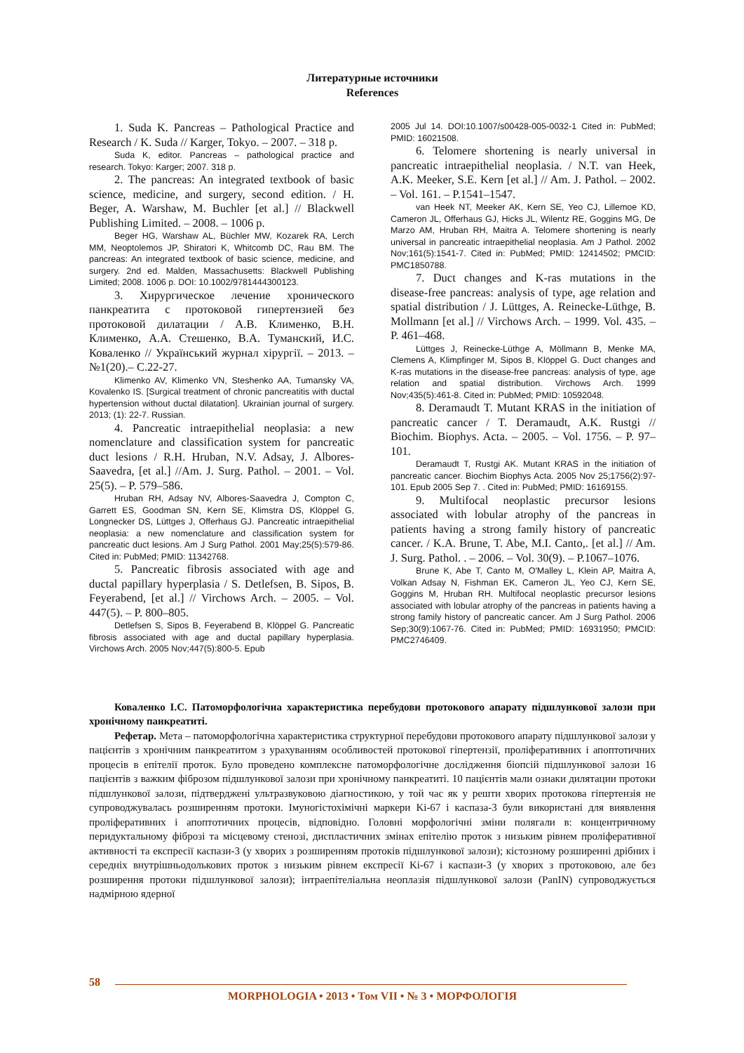Литературные источники
References
1. Suda K. Pancreas – Pathological Practice and Research / K. Suda // Karger, Tokyo. – 2007. – 318 p.
Suda K, editor. Pancreas – pathological practice and research. Tokyo: Karger; 2007. 318 p.
2. The pancreas: An integrated textbook of basic science, medicine, and surgery, second edition. / H. Beger, A. Warshaw, M. Buchler [et al.] // Blackwell Publishing Limited. – 2008. – 1006 p.
Beger HG, Warshaw AL, Büchler MW, Kozarek RA, Lerch MM, Neoptolemos JP, Shiratori K, Whitcomb DC, Rau BM. The pancreas: An integrated textbook of basic science, medicine, and surgery. 2nd ed. Malden, Massachusetts: Blackwell Publishing Limited; 2008. 1006 p. DOI: 10.1002/9781444300123.
3. Хирургическое лечение хронического панкреатита с протоковой гипертензией без протоковой дилатации / А.В. Клименко, В.Н. Клименко, А.А. Стешенко, В.А. Туманский, И.С. Коваленко // Український журнал хірургії. – 2013. – №1(20).– С.22-27.
Klimenko AV, Klimenko VN, Steshenko AA, Tumansky VA, Kovalenko IS. [Surgical treatment of chronic pancreatitis with ductal hypertension without ductal dilatation]. Ukrainian journal of surgery. 2013; (1): 22-7. Russian.
4. Pancreatic intraepithelial neoplasia: a new nomenclature and classification system for pancreatic duct lesions / R.H. Hruban, N.V. Adsay, J. Albores-Saavedra, [et al.] //Am. J. Surg. Pathol. – 2001. – Vol. 25(5). – P. 579–586.
Hruban RH, Adsay NV, Albores-Saavedra J, Compton C, Garrett ES, Goodman SN, Kern SE, Klimstra DS, Klöppel G, Longnecker DS, Lüttges J, Offerhaus GJ. Pancreatic intraepithelial neoplasia: a new nomenclature and classification system for pancreatic duct lesions. Am J Surg Pathol. 2001 May;25(5):579-86. Cited in: PubMed; PMID: 11342768.
5. Pancreatic fibrosis associated with age and ductal papillary hyperplasia / S. Detlefsen, B. Sipos, B. Feyerabend, [et al.] // Virchows Arch. – 2005. – Vol. 447(5). – P. 800–805.
Detlefsen S, Sipos B, Feyerabend B, Klöppel G. Pancreatic fibrosis associated with age and ductal papillary hyperplasia. Virchows Arch. 2005 Nov;447(5):800-5. Epub
2005 Jul 14. DOI:10.1007/s00428-005-0032-1 Cited in: PubMed; PMID: 16021508.
6. Telomere shortening is nearly universal in pancreatic intraepithelial neoplasia. / N.T. van Heek, A.K. Meeker, S.E. Kern [et al.] // Am. J. Pathol. – 2002. – Vol. 161. – P.1541–1547.
van Heek NT, Meeker AK, Kern SE, Yeo CJ, Lillemoe KD, Cameron JL, Offerhaus GJ, Hicks JL, Wilentz RE, Goggins MG, De Marzo AM, Hruban RH, Maitra A. Telomere shortening is nearly universal in pancreatic intraepithelial neoplasia. Am J Pathol. 2002 Nov;161(5):1541-7. Cited in: PubMed; PMID: 12414502; PMCID: PMC1850788.
7. Duct changes and K-ras mutations in the disease-free pancreas: analysis of type, age relation and spatial distribution / J. Lüttges, A. Reinecke-Lüthge, B. Mollmann [et al.] // Virchows Arch. – 1999. Vol. 435. – P. 461–468.
Lüttges J, Reinecke-Lüthge A, Möllmann B, Menke MA, Clemens A, Klimpfinger M, Sipos B, Klöppel G. Duct changes and K-ras mutations in the disease-free pancreas: analysis of type, age relation and spatial distribution. Virchows Arch. 1999 Nov;435(5):461-8. Cited in: PubMed; PMID: 10592048.
8. Deramaudt T. Mutant KRAS in the initiation of pancreatic cancer / T. Deramaudt, A.K. Rustgi // Biochim. Biophys. Acta. – 2005. – Vol. 1756. – P. 97–101.
Deramaudt T, Rustgi AK. Mutant KRAS in the initiation of pancreatic cancer. Biochim Biophys Acta. 2005 Nov 25;1756(2):97-101. Epub 2005 Sep 7. . Cited in: PubMed; PMID: 16169155.
9. Multifocal neoplastic precursor lesions associated with lobular atrophy of the pancreas in patients having a strong family history of pancreatic cancer. / K.A. Brune, T. Abe, M.I. Canto,. [et al.] // Am. J. Surg. Pathol. . – 2006. – Vol. 30(9). – P.1067–1076.
Brune K, Abe T, Canto M, O'Malley L, Klein AP, Maitra A, Volkan Adsay N, Fishman EK, Cameron JL, Yeo CJ, Kern SE, Goggins M, Hruban RH. Multifocal neoplastic precursor lesions associated with lobular atrophy of the pancreas in patients having a strong family history of pancreatic cancer. Am J Surg Pathol. 2006 Sep;30(9):1067-76. Cited in: PubMed; PMID: 16931950; PMCID: PMC2746409.
Коваленко І.С. Патоморфологічна характеристика перебудови протокового апарату підшлункової залози при хронічному панкреатиті.
Рефетар. Мета – патоморфологічна характеристика структурної перебудови протокового апарату підшлункової залози у пацієнтів з хронічним панкреатитом з урахуванням особливостей протокової гіпертензії, проліферативних і апоптотичних процесів в епітелії проток. Було проведено комплексне патоморфологічне дослідження біопсій підшлункової залози 16 пацієнтів з важким фіброзом підшлункової залози при хронічному панкреатиті. 10 пацієнтів мали ознаки дилятации протоки підшлункової залози, підтверджені ультразвуковою діагностикою, у той час як у решти хворих протокова гіпертензія не супроводжувалась розширенням протоки. Імуногістохімічні маркери Ki-67 і каспаза-3 були використані для виявлення проліферативних і апоптотичних процесів, відповідно. Головні морфологічні зміни полягали в: концентричному перидуктальному фіброзі та місцевому стенозі, диспластичних змінах епітелію проток з низьким рівнем проліферативної активності та експресії каспази-3 (у хворих з розширенням протоків підшлункової залози); кістозному розширенні дрібних і середніх внутрішньодолькових проток з низьким рівнем експресії Ki-67 і каспази-3 (у хворих з протоковою, але без розширення протоки підшлункової залози); інтраепітеліальна неоплазія підшлункової залози (PanIN) супроводжується надмірною ядерної
58
MORPHOLOGIA • 2013 • Том VII • № 3 • МОРФОЛОГІЯ